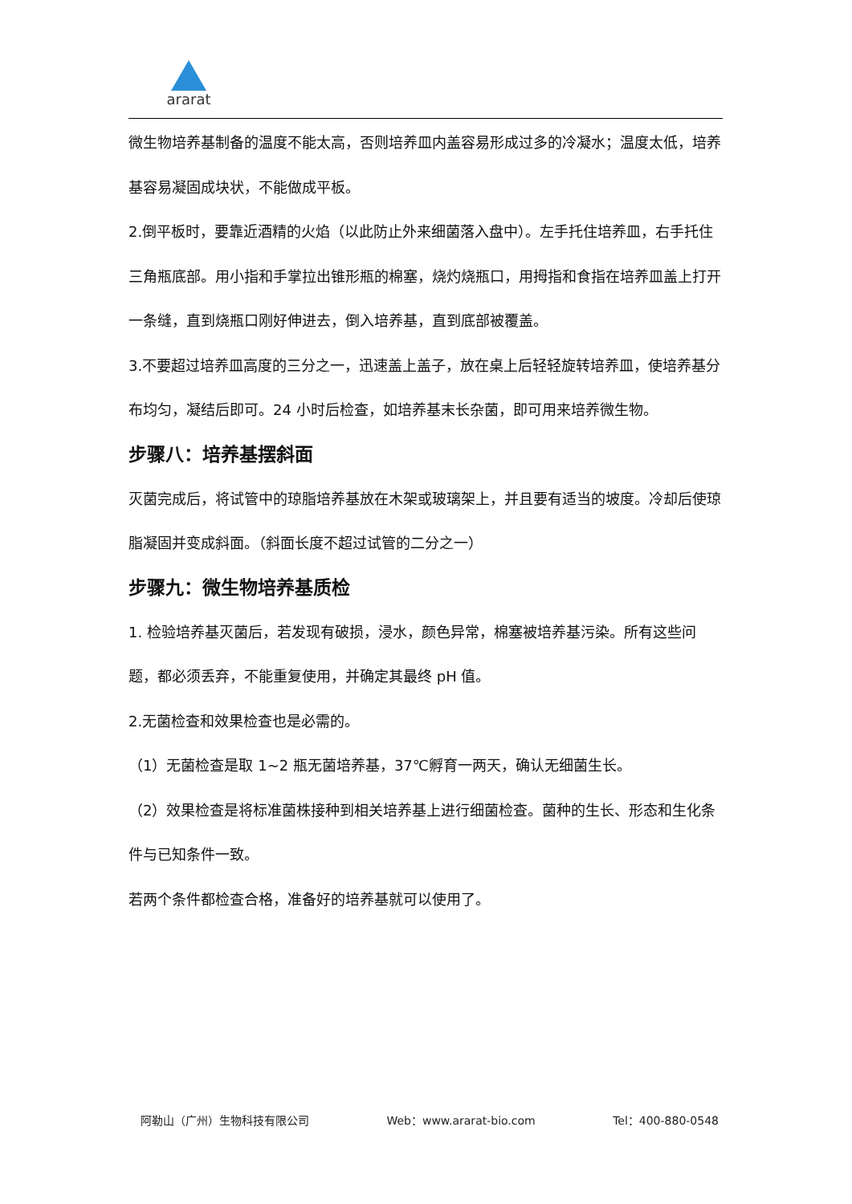ararat
微生物培养基制备的温度不能太高，否则培养皿内盖容易形成过多的冷凝水；温度太低，培养基容易凝固成块状，不能做成平板。
2.倒平板时，要靠近酒精的火焰（以此防止外来细菌落入盘中）。左手托住培养皿，右手托住三角瓶底部。用小指和手掌拉出锥形瓶的棉塞，烧灼烧瓶口，用拇指和食指在培养皿盖上打开一条缝，直到烧瓶口刚好伸进去，倒入培养基，直到底部被覆盖。
3.不要超过培养皿高度的三分之一，迅速盖上盖子，放在桌上后轻轻旋转培养皿，使培养基分布均匀，凝结后即可。24 小时后检查，如培养基末长杂菌，即可用来培养微生物。
步骤八：培养基摆斜面
灭菌完成后，将试管中的琼脂培养基放在木架或玻璃架上，并且要有适当的坡度。冷却后使琼脂凝固并变成斜面。（斜面长度不超过试管的二分之一）
步骤九：微生物培养基质检
1. 检验培养基灭菌后，若发现有破损，浸水，颜色异常，棉塞被培养基污染。所有这些问题，都必须丢弃，不能重复使用，并确定其最终 pH 值。
2.无菌检查和效果检查也是必需的。
（1）无菌检查是取 1~2 瓶无菌培养基，37℃孵育一两天，确认无细菌生长。
（2）效果检查是将标准菌株接种到相关培养基上进行细菌检查。菌种的生长、形态和生化条件与已知条件一致。
若两个条件都检查合格，准备好的培养基就可以使用了。
阿勒山（广州）生物科技有限公司 Web：www.ararat-bio.com Tel：400-880-0548